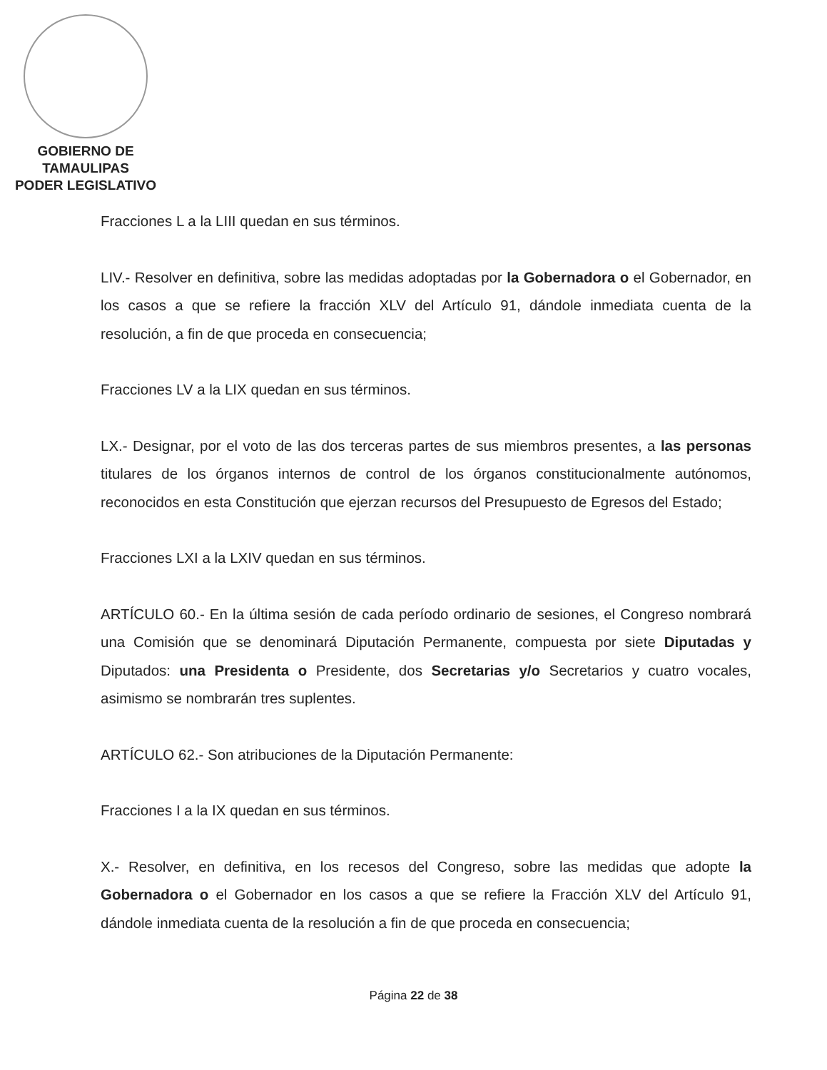GOBIERNO DE TAMAULIPAS
PODER LEGISLATIVO
Fracciones L a la LIII quedan en sus términos.
LIV.- Resolver en definitiva, sobre las medidas adoptadas por la Gobernadora o el Gobernador, en los casos a que se refiere la fracción XLV del Artículo 91, dándole inmediata cuenta de la resolución, a fin de que proceda en consecuencia;
Fracciones LV a la LIX quedan en sus términos.
LX.- Designar, por el voto de las dos terceras partes de sus miembros presentes, a las personas titulares de los órganos internos de control de los órganos constitucionalmente autónomos, reconocidos en esta Constitución que ejerzan recursos del Presupuesto de Egresos del Estado;
Fracciones LXI a la LXIV quedan en sus términos.
ARTÍCULO 60.- En la última sesión de cada período ordinario de sesiones, el Congreso nombrará una Comisión que se denominará Diputación Permanente, compuesta por siete Diputadas y Diputados: una Presidenta o Presidente, dos Secretarias y/o Secretarios y cuatro vocales, asimismo se nombrarán tres suplentes.
ARTÍCULO 62.- Son atribuciones de la Diputación Permanente:
Fracciones I a la IX quedan en sus términos.
X.- Resolver, en definitiva, en los recesos del Congreso, sobre las medidas que adopte la Gobernadora o el Gobernador en los casos a que se refiere la Fracción XLV del Artículo 91, dándole inmediata cuenta de la resolución a fin de que proceda en consecuencia;
Página 22 de 38